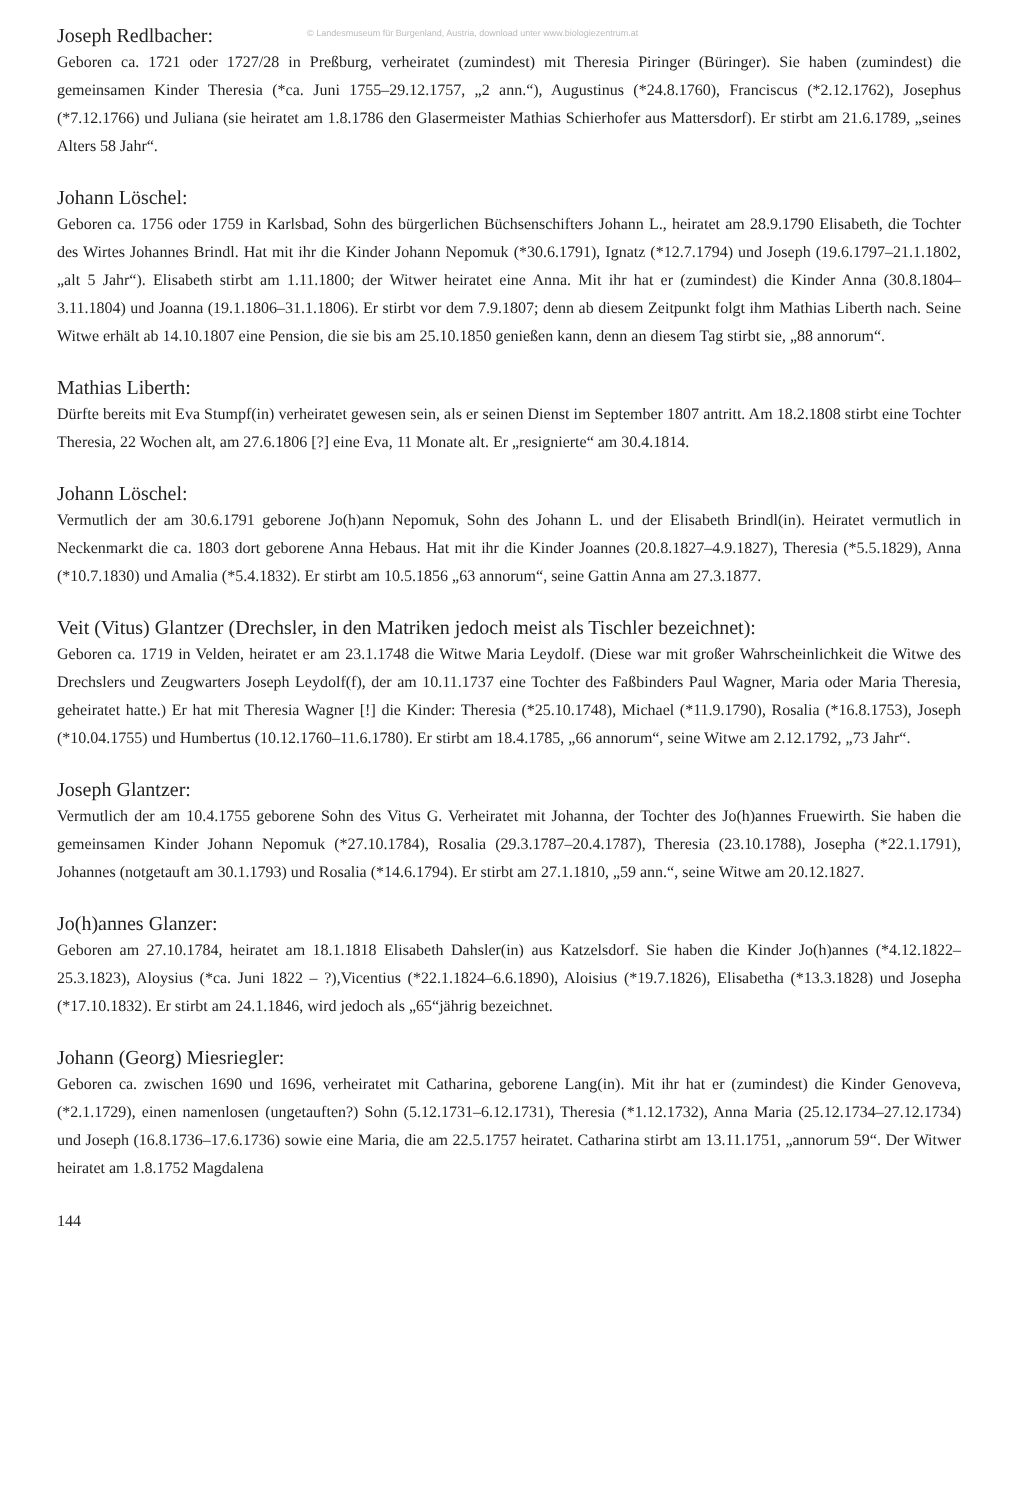© Landesmuseum für Burgenland, Austria, download unter www.biologiezentrum.at
Joseph Redlbacher:
Geboren ca. 1721 oder 1727/28 in Preßburg, verheiratet (zumindest) mit Theresia Piringer (Büringer). Sie haben (zumindest) die gemeinsamen Kinder Theresia (*ca. Juni 1755–29.12.1757, „2 ann.“), Augustinus (*24.8.1760), Franciscus (*2.12.1762), Josephus (*7.12.1766) und Juliana (sie heiratet am 1.8.1786 den Glasermeister Mathias Schierhofer aus Mattersdorf). Er stirbt am 21.6.1789, „seines Alters 58 Jahr“.
Johann Löschel:
Geboren ca. 1756 oder 1759 in Karlsbad, Sohn des bürgerlichen Büchsenschifters Johann L., heiratet am 28.9.1790 Elisabeth, die Tochter des Wirtes Johannes Brindl. Hat mit ihr die Kinder Johann Nepomuk (*30.6.1791), Ignatz (*12.7.1794) und Joseph (19.6.1797–21.1.1802, „alt 5 Jahr“). Elisabeth stirbt am 1.11.1800; der Witwer heiratet eine Anna. Mit ihr hat er (zumindest) die Kinder Anna (30.8.1804–3.11.1804) und Joanna (19.1.1806–31.1.1806). Er stirbt vor dem 7.9.1807; denn ab diesem Zeitpunkt folgt ihm Mathias Liberth nach. Seine Witwe erhält ab 14.10.1807 eine Pension, die sie bis am 25.10.1850 genießen kann, denn an diesem Tag stirbt sie, „88 annorum“.
Mathias Liberth:
Dürfte bereits mit Eva Stumpf(in) verheiratet gewesen sein, als er seinen Dienst im September 1807 antritt. Am 18.2.1808 stirbt eine Tochter Theresia, 22 Wochen alt, am 27.6.1806 [?] eine Eva, 11 Monate alt. Er „resignierte“ am 30.4.1814.
Johann Löschel:
Vermutlich der am 30.6.1791 geborene Jo(h)ann Nepomuk, Sohn des Johann L. und der Elisabeth Brindl(in). Heiratet vermutlich in Neckenmarkt die ca. 1803 dort geborene Anna Hebaus. Hat mit ihr die Kinder Joannes (20.8.1827–4.9.1827), Theresia (*5.5.1829), Anna (*10.7.1830) und Amalia (*5.4.1832). Er stirbt am 10.5.1856 „63 annorum“, seine Gattin Anna am 27.3.1877.
Veit (Vitus) Glantzer (Drechsler, in den Matriken jedoch meist als Tischler bezeichnet):
Geboren ca. 1719 in Velden, heiratet er am 23.1.1748 die Witwe Maria Leydolf. (Diese war mit großer Wahrscheinlichkeit die Witwe des Drechslers und Zeugwarters Joseph Leydolf(f), der am 10.11.1737 eine Tochter des Faßbinders Paul Wagner, Maria oder Maria Theresia, geheiratet hatte.) Er hat mit Theresia Wagner [!] die Kinder: Theresia (*25.10.1748), Michael (*11.9.1790), Rosalia (*16.8.1753), Joseph (*10.04.1755) und Humbertus (10.12.1760–11.6.1780). Er stirbt am 18.4.1785, „66 annorum“, seine Witwe am 2.12.1792, „73 Jahr“.
Joseph Glantzer:
Vermutlich der am 10.4.1755 geborene Sohn des Vitus G. Verheiratet mit Johanna, der Tochter des Jo(h)annes Fruewirth. Sie haben die gemeinsamen Kinder Johann Nepomuk (*27.10.1784), Rosalia (29.3.1787–20.4.1787), Theresia (23.10.1788), Josepha (*22.1.1791), Johannes (notgetauft am 30.1.1793) und Rosalia (*14.6.1794). Er stirbt am 27.1.1810, „59 ann.“, seine Witwe am 20.12.1827.
Jo(h)annes Glanzer:
Geboren am 27.10.1784, heiratet am 18.1.1818 Elisabeth Dahsler(in) aus Katzelsdorf. Sie haben die Kinder Jo(h)annes (*4.12.1822–25.3.1823), Aloysius (*ca. Juni 1822 – ?),Vicentius (*22.1.1824–6.6.1890), Aloisius (*19.7.1826), Elisabetha (*13.3.1828) und Josepha (*17.10.1832). Er stirbt am 24.1.1846, wird jedoch als „65“jährig bezeichnet.
Johann (Georg) Miesriegler:
Geboren ca. zwischen 1690 und 1696, verheiratet mit Catharina, geborene Lang(in). Mit ihr hat er (zumindest) die Kinder Genoveva, (*2.1.1729), einen namenlosen (ungetauften?) Sohn (5.12.1731–6.12.1731), Theresia (*1.12.1732), Anna Maria (25.12.1734–27.12.1734) und Joseph (16.8.1736–17.6.1736) sowie eine Maria, die am 22.5.1757 heiratet. Catharina stirbt am 13.11.1751, „annorum 59“. Der Witwer heiratet am 1.8.1752 Magdalena
144